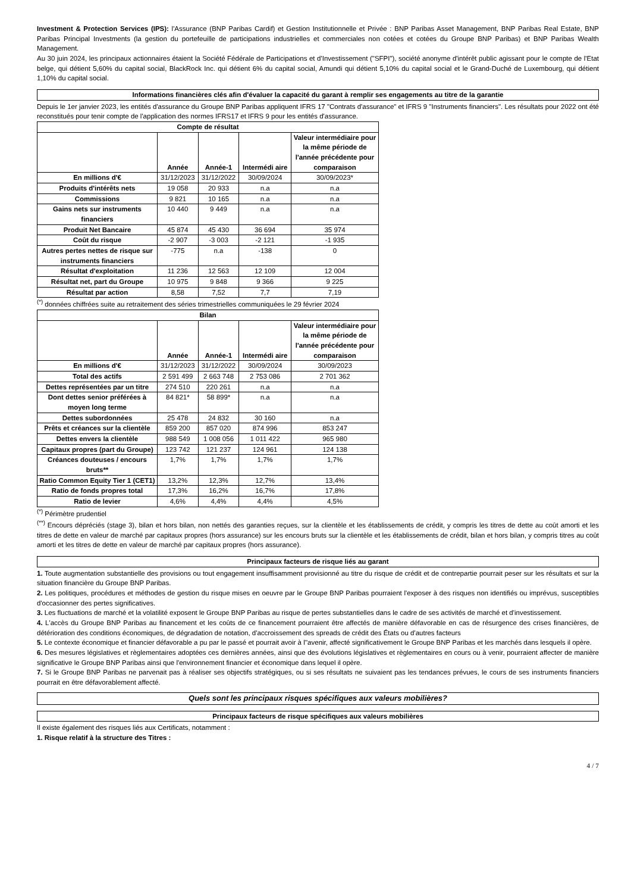Investment & Protection Services (IPS): l'Assurance (BNP Paribas Cardif) et Gestion Institutionnelle et Privée : BNP Paribas Asset Management, BNP Paribas Real Estate, BNP Paribas Principal Investments (la gestion du portefeuille de participations industrielles et commerciales non cotées et cotées du Groupe BNP Paribas) et BNP Paribas Wealth Management.
Au 30 juin 2024, les principaux actionnaires étaient la Société Fédérale de Participations et d'Investissement ("SFPI"), société anonyme d'intérêt public agissant pour le compte de l'Etat belge, qui détient 5,60% du capital social, BlackRock Inc. qui détient 6% du capital social, Amundi qui détient 5,10% du capital social et le Grand-Duché de Luxembourg, qui détient 1,10% du capital social.
Informations financières clés afin d'évaluer la capacité du garant à remplir ses engagements au titre de la garantie
Depuis le 1er janvier 2023, les entités d'assurance du Groupe BNP Paribas appliquent IFRS 17 "Contrats d'assurance" et IFRS 9 "Instruments financiers". Les résultats pour 2022 ont été reconstitués pour tenir compte de l'application des normes IFRS17 et IFRS 9 pour les entités d'assurance.
| Compte de résultat | | | | |
| --- | --- | --- | --- | --- |
| | Année | Année-1 | Intermédi aire | Valeur intermédiaire pour la même période de l'année précédente pour comparaison |
| En millions d'€ | 31/12/2023 | 31/12/2022 | 30/09/2024 | 30/09/2023* |
| Produits d'intérêts nets | 19 058 | 20 933 | n.a | n.a |
| Commissions | 9 821 | 10 165 | n.a | n.a |
| Gains nets sur instruments financiers | 10 440 | 9 449 | n.a | n.a |
| Produit Net Bancaire | 45 874 | 45 430 | 36 694 | 35 974 |
| Coût du risque | -2 907 | -3 003 | -2 121 | -1 935 |
| Autres pertes nettes de risque sur instruments financiers | -775 | n.a | -138 | 0 |
| Résultat d'exploitation | 11 236 | 12 563 | 12 109 | 12 004 |
| Résultat net, part du Groupe | 10 975 | 9 848 | 9 366 | 9 225 |
| Résultat par action | 8,58 | 7,52 | 7,7 | 7,19 |
<sup>(*)</sup> données chiffrées suite au retraitement des séries trimestrielles communiquées le 29 février 2024
| Bilan | | | | |
| --- | --- | --- | --- | --- |
| | Année | Année-1 | Intermédi aire | Valeur intermédiaire pour la même période de l'année précédente pour comparaison |
| En millions d'€ | 31/12/2023 | 31/12/2022 | 30/09/2024 | 30/09/2023 |
| Total des actifs | 2 591 499 | 2 663 748 | 2 753 086 | 2 701 362 |
| Dettes représentées par un titre | 274 510 | 220 261 | n.a | n.a |
| Dont dettes senior préférées à moyen long terme | 84 821* | 58 899* | n.a | n.a |
| Dettes subordonnées | 25 478 | 24 832 | 30 160 | n.a |
| Prêts et créances sur la clientèle | 859 200 | 857 020 | 874 996 | 853 247 |
| Dettes envers la clientèle | 988 549 | 1 008 056 | 1 011 422 | 965 980 |
| Capitaux propres (part du Groupe) | 123 742 | 121 237 | 124 961 | 124 138 |
| Créances douteuses / encours bruts** | 1,7% | 1,7% | 1,7% | 1,7% |
| Ratio Common Equity Tier 1 (CET1) | 13,2% | 12,3% | 12,7% | 13,4% |
| Ratio de fonds propres total | 17,3% | 16,2% | 16,7% | 17,8% |
| Ratio de levier | 4,6% | 4,4% | 4,4% | 4,5% |
<sup>(*)</sup> Périmètre prudentiel
<sup>(**)</sup> Encours dépréciés (stage 3), bilan et hors bilan, non nettés des garanties reçues, sur la clientèle et les établissements de crédit, y compris les titres de dette au coût amorti et les titres de dette en valeur de marché par capitaux propres (hors assurance) sur les encours bruts sur la clientèle et les établissements de crédit, bilan et hors bilan, y compris titres au coût amorti et les titres de dette en valeur de marché par capitaux propres (hors assurance).
Principaux facteurs de risque liés au garant
1. Toute augmentation substantielle des provisions ou tout engagement insuffisamment provisionné au titre du risque de crédit et de contrepartie pourrait peser sur les résultats et sur la situation financière du Groupe BNP Paribas.
2. Les politiques, procédures et méthodes de gestion du risque mises en oeuvre par le Groupe BNP Paribas pourraient l'exposer à des risques non identifiés ou imprévus, susceptibles d'occasionner des pertes significatives.
3. Les fluctuations de marché et la volatilité exposent le Groupe BNP Paribas au risque de pertes substantielles dans le cadre de ses activités de marché et d'investissement.
4. L'accès du Groupe BNP Paribas au financement et les coûts de ce financement pourraient être affectés de manière défavorable en cas de résurgence des crises financières, de détérioration des conditions économiques, de dégradation de notation, d'accroissement des spreads de crédit des États ou d'autres facteurs
5. Le contexte économique et financier défavorable a pu par le passé et pourrait avoir à l''avenir, affecté significativement le Groupe BNP Paribas et les marchés dans lesquels il opère.
6. Des mesures législatives et règlementaires adoptées ces dernières années, ainsi que des évolutions législatives et règlementaires en cours ou à venir, pourraient affecter de manière significative le Groupe BNP Paribas ainsi que l'environnement financier et économique dans lequel il opère.
7. Si le Groupe BNP Paribas ne parvenait pas à réaliser ses objectifs stratégiques, ou si ses résultats ne suivaient pas les tendances prévues, le cours de ses instruments financiers pourrait en être défavorablement affecté.
Quels sont les principaux risques spécifiques aux valeurs mobilières?
Principaux facteurs de risque spécifiques aux valeurs mobilières
Il existe également des risques liés aux Certificats, notamment :
1. Risque relatif à la structure des Titres :
4 / 7